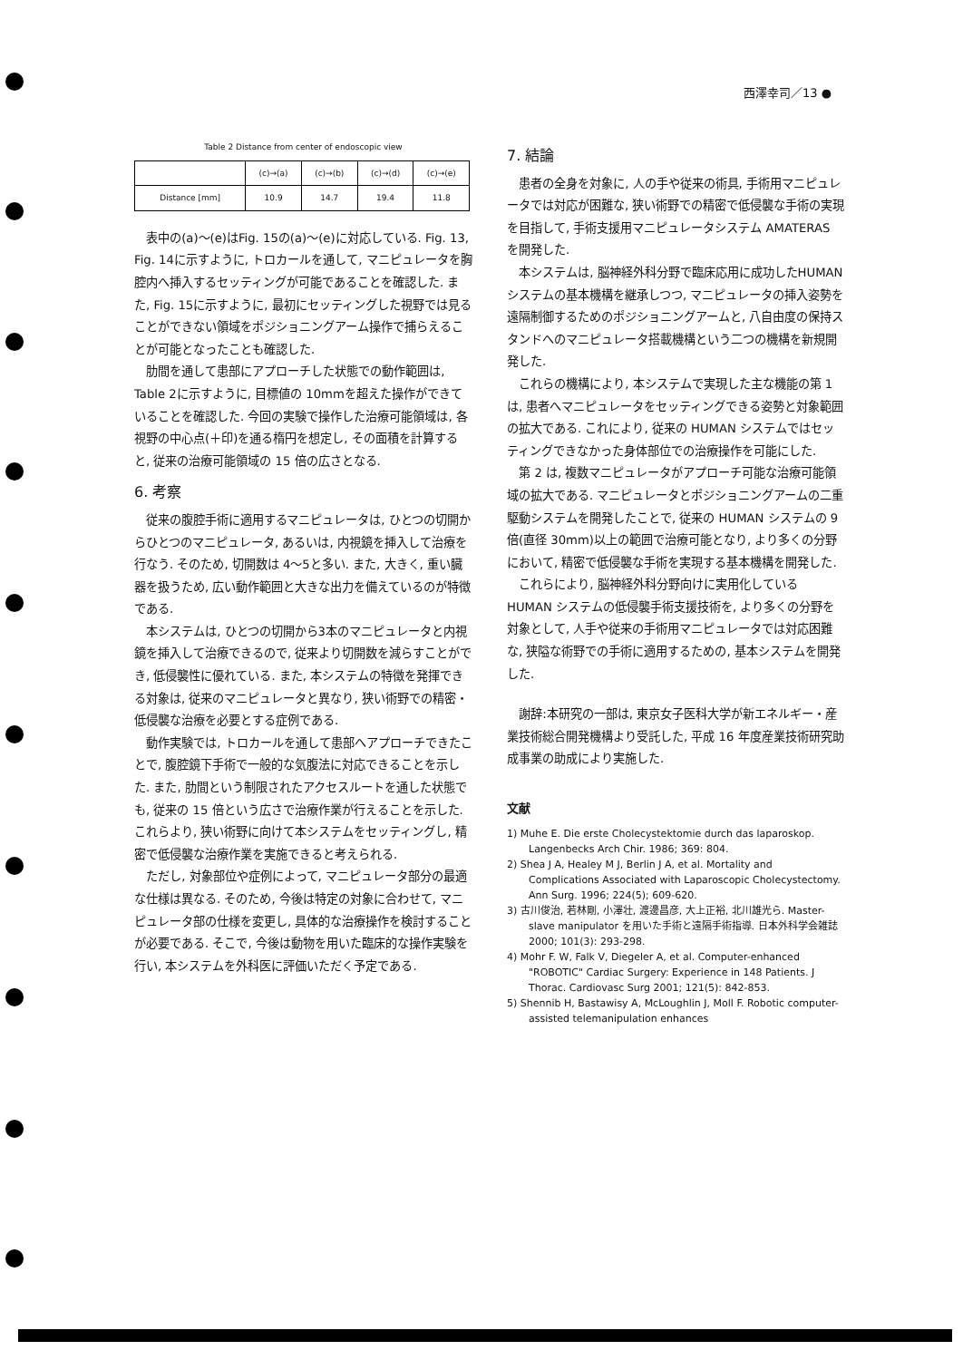西澤幸司／13 ●
Table 2 Distance from center of endoscopic view
| | (c)→(a) | (c)→(b) | (c)→(d) | (c)→(e) |
| Distance [mm] | 10.9 | 14.7 | 19.4 | 11.8 |
表中の(a)〜(e)はFig. 15の(a)〜(e)に対応している. Fig. 13, Fig. 14に示すように, トロカールを通して, マニピュレータを胸腔内へ挿入するセッティングが可能であることを確認した. また, Fig. 15に示すように, 最初にセッティングした視野では見ることができない領域をポジショニングアーム操作で捕らえることが可能となったことも確認した.
肋間を通して患部にアプローチした状態での動作範囲は, Table 2に示すように, 目標値の 10mmを超えた操作ができていることを確認した. 今回の実験で操作した治療可能領域は, 各視野の中心点(＋印)を通る楕円を想定し, その面積を計算すると, 従来の治療可能領域の 15 倍の広さとなる.
6. 考察
従来の腹腔手術に適用するマニピュレータは, ひとつの切開からひとつのマニピュレータ, あるいは, 内視鏡を挿入して治療を行なう. そのため, 切開数は 4〜5と多い. また, 大きく, 重い臓器を扱うため, 広い動作範囲と大きな出力を備えているのが特徴である.
本システムは, ひとつの切開から3本のマニピュレータと内視鏡を挿入して治療できるので, 従来より切開数を減らすことができ, 低侵襲性に優れている. また, 本システムの特徴を発揮できる対象は, 従来のマニピュレータと異なり, 狭い術野での精密・低侵襲な治療を必要とする症例である.
動作実験では, トロカールを通して患部へアプローチできたことで, 腹腔鏡下手術で一般的な気腹法に対応できることを示した. また, 肋間という制限されたアクセスルートを通した状態でも, 従来の 15 倍という広さで治療作業が行えることを示した. これらより, 狭い術野に向けて本システムをセッティングし, 精密で低侵襲な治療作業を実施できると考えられる.
ただし, 対象部位や症例によって, マニピュレータ部分の最適な仕様は異なる. そのため, 今後は特定の対象に合わせて, マニピュレータ部の仕様を変更し, 具体的な治療操作を検討することが必要である. そこで, 今後は動物を用いた臨床的な操作実験を行い, 本システムを外科医に評価いただく予定である.
7. 結論
患者の全身を対象に, 人の手や従来の術具, 手術用マニピュレータでは対応が困難な, 狭い術野での精密で低侵襲な手術の実現を目指して, 手術支援用マニピュレータシステム AMATERAS を開発した.
本システムは, 脳神経外科分野で臨床応用に成功したHUMAN システムの基本機構を継承しつつ, マニピュレータの挿入姿勢を遠隔制御するためのポジショニングアームと, 八自由度の保持スタンドへのマニピュレータ搭載機構という二つの機構を新規開発した.
これらの機構により, 本システムで実現した主な機能の第 1 は, 患者へマニピュレータをセッティングできる姿勢と対象範囲の拡大である. これにより, 従来の HUMAN システムではセッティングできなかった身体部位での治療操作を可能にした.
第 2 は, 複数マニピュレータがアプローチ可能な治療可能領域の拡大である. マニピュレータとポジショニングアームの二重駆動システムを開発したことで, 従来の HUMAN システムの 9 倍(直径 30mm)以上の範囲で治療可能となり, より多くの分野において, 精密で低侵襲な手術を実現する基本機構を開発した.
これらにより, 脳神経外科分野向けに実用化している HUMAN システムの低侵襲手術支援技術を, より多くの分野を対象として, 人手や従来の手術用マニピュレータでは対応困難な, 狭隘な術野での手術に適用するための, 基本システムを開発した.
謝辞:本研究の一部は, 東京女子医科大学が新エネルギー・産業技術総合開発機構より受託した, 平成 16 年度産業技術研究助成事業の助成により実施した.
文献
1) Muhe E. Die erste Cholecystektomie durch das laparoskop. Langenbecks Arch Chir. 1986; 369: 804.
2) Shea J A, Healey M J, Berlin J A, et al. Mortality and Complications Associated with Laparoscopic Cholecystectomy. Ann Surg. 1996; 224(5); 609-620.
3) 古川俊治, 若林剛, 小澤壮, 渡邊昌彦, 大上正裕, 北川雄光ら. Master-slave manipulator を用いた手術と遠隔手術指導. 日本外科学会雑誌 2000; 101(3): 293-298.
4) Mohr F. W, Falk V, Diegeler A, et al. Computer-enhanced "ROBOTIC" Cardiac Surgery: Experience in 148 Patients. J Thorac. Cardiovasc Surg 2001; 121(5): 842-853.
5) Shennib H, Bastawisy A, McLoughlin J, Moll F. Robotic computer-assisted telemanipulation enhances